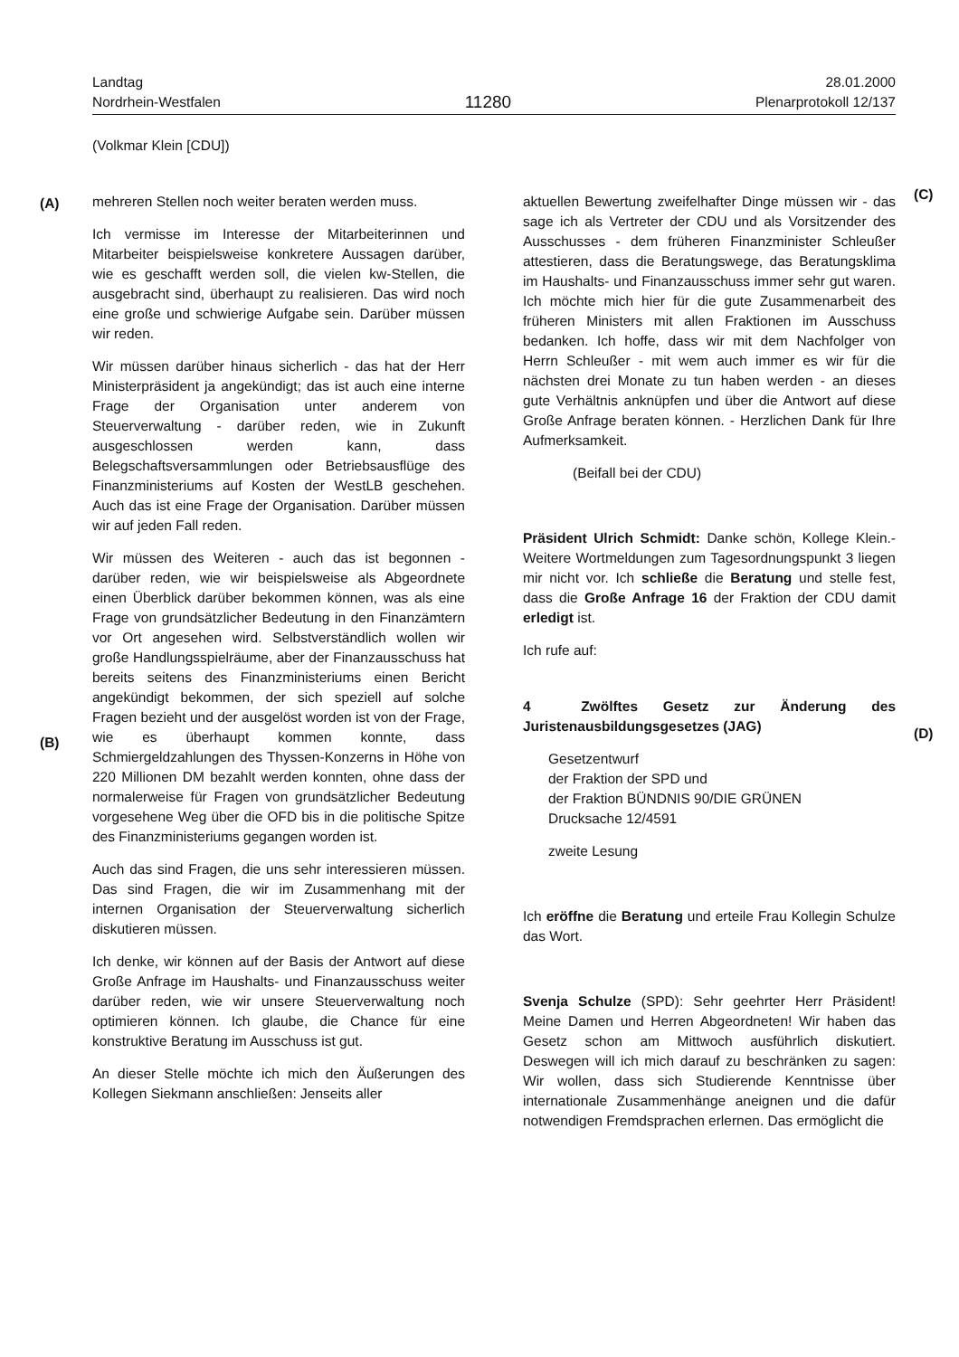Landtag
Nordrhein-Westfalen
11280
28.01.2000
Plenarprotokoll 12/137
(Volkmar Klein [CDU])
(A)
(B)
(C)
(D)
mehreren Stellen noch weiter beraten werden muss.
Ich vermisse im Interesse der Mitarbeiterinnen und Mitarbeiter beispielsweise konkretere Aussagen darüber, wie es geschafft werden soll, die vielen kw-Stellen, die ausgebracht sind, überhaupt zu realisieren. Das wird noch eine große und schwierige Aufgabe sein. Darüber müssen wir reden.
Wir müssen darüber hinaus sicherlich - das hat der Herr Ministerpräsident ja angekündigt; das ist auch eine interne Frage der Organisation unter anderem von Steuerverwaltung - darüber reden, wie in Zukunft ausgeschlossen werden kann, dass Belegschaftsversammlungen oder Betriebsausflüge des Finanzministeriums auf Kosten der WestLB geschehen. Auch das ist eine Frage der Organisation. Darüber müssen wir auf jeden Fall reden.
Wir müssen des Weiteren - auch das ist begonnen - darüber reden, wie wir beispielsweise als Abgeordnete einen Überblick darüber bekommen können, was als eine Frage von grundsätzlicher Bedeutung in den Finanzämtern vor Ort angesehen wird. Selbstverständlich wollen wir große Handlungsspielräume, aber der Finanzausschuss hat bereits seitens des Finanzministeriums einen Bericht angekündigt bekommen, der sich speziell auf solche Fragen bezieht und der ausgelöst worden ist von der Frage, wie es überhaupt kommen konnte, dass Schmiergeldzahlungen des Thyssen-Konzerns in Höhe von 220 Millionen DM bezahlt werden konnten, ohne dass der normalerweise für Fragen von grundsätzlicher Bedeutung vorgesehene Weg über die OFD bis in die politische Spitze des Finanzministeriums gegangen worden ist.
Auch das sind Fragen, die uns sehr interessieren müssen. Das sind Fragen, die wir im Zusammenhang mit der internen Organisation der Steuerverwaltung sicherlich diskutieren müssen.
Ich denke, wir können auf der Basis der Antwort auf diese Große Anfrage im Haushalts- und Finanzausschuss weiter darüber reden, wie wir unsere Steuerverwaltung noch optimieren können. Ich glaube, die Chance für eine konstruktive Beratung im Ausschuss ist gut.
An dieser Stelle möchte ich mich den Äußerungen des Kollegen Siekmann anschließen: Jenseits aller
aktuellen Bewertung zweifelhafter Dinge müssen wir - das sage ich als Vertreter der CDU und als Vorsitzender des Ausschusses - dem früheren Finanzminister Schleußer attestieren, dass die Beratungswege, das Beratungsklima im Haushalts- und Finanzausschuss immer sehr gut waren. Ich möchte mich hier für die gute Zusammenarbeit des früheren Ministers mit allen Fraktionen im Ausschuss bedanken. Ich hoffe, dass wir mit dem Nachfolger von Herrn Schleußer - mit wem auch immer es wir für die nächsten drei Monate zu tun haben werden - an dieses gute Verhältnis anknüpfen und über die Antwort auf diese Große Anfrage beraten können. - Herzlichen Dank für Ihre Aufmerksamkeit.
(Beifall bei der CDU)
Präsident Ulrich Schmidt: Danke schön, Kollege Klein.- Weitere Wortmeldungen zum Tagesordnungspunkt 3 liegen mir nicht vor. Ich schließe die Beratung und stelle fest, dass die Große Anfrage 16 der Fraktion der CDU damit erledigt ist.
Ich rufe auf:
4 Zwölftes Gesetz zur Änderung des Juristenausbildungsgesetzes (JAG)
Gesetzentwurf
der Fraktion der SPD und
der Fraktion BÜNDNIS 90/DIE GRÜNEN
Drucksache 12/4591
zweite Lesung
Ich eröffne die Beratung und erteile Frau Kollegin Schulze das Wort.
Svenja Schulze (SPD): Sehr geehrter Herr Präsident! Meine Damen und Herren Abgeordneten! Wir haben das Gesetz schon am Mittwoch ausführlich diskutiert. Deswegen will ich mich darauf zu beschränken zu sagen: Wir wollen, dass sich Studierende Kenntnisse über internationale Zusammenhänge aneignen und die dafür notwendigen Fremdsprachen erlernen. Das ermöglicht die